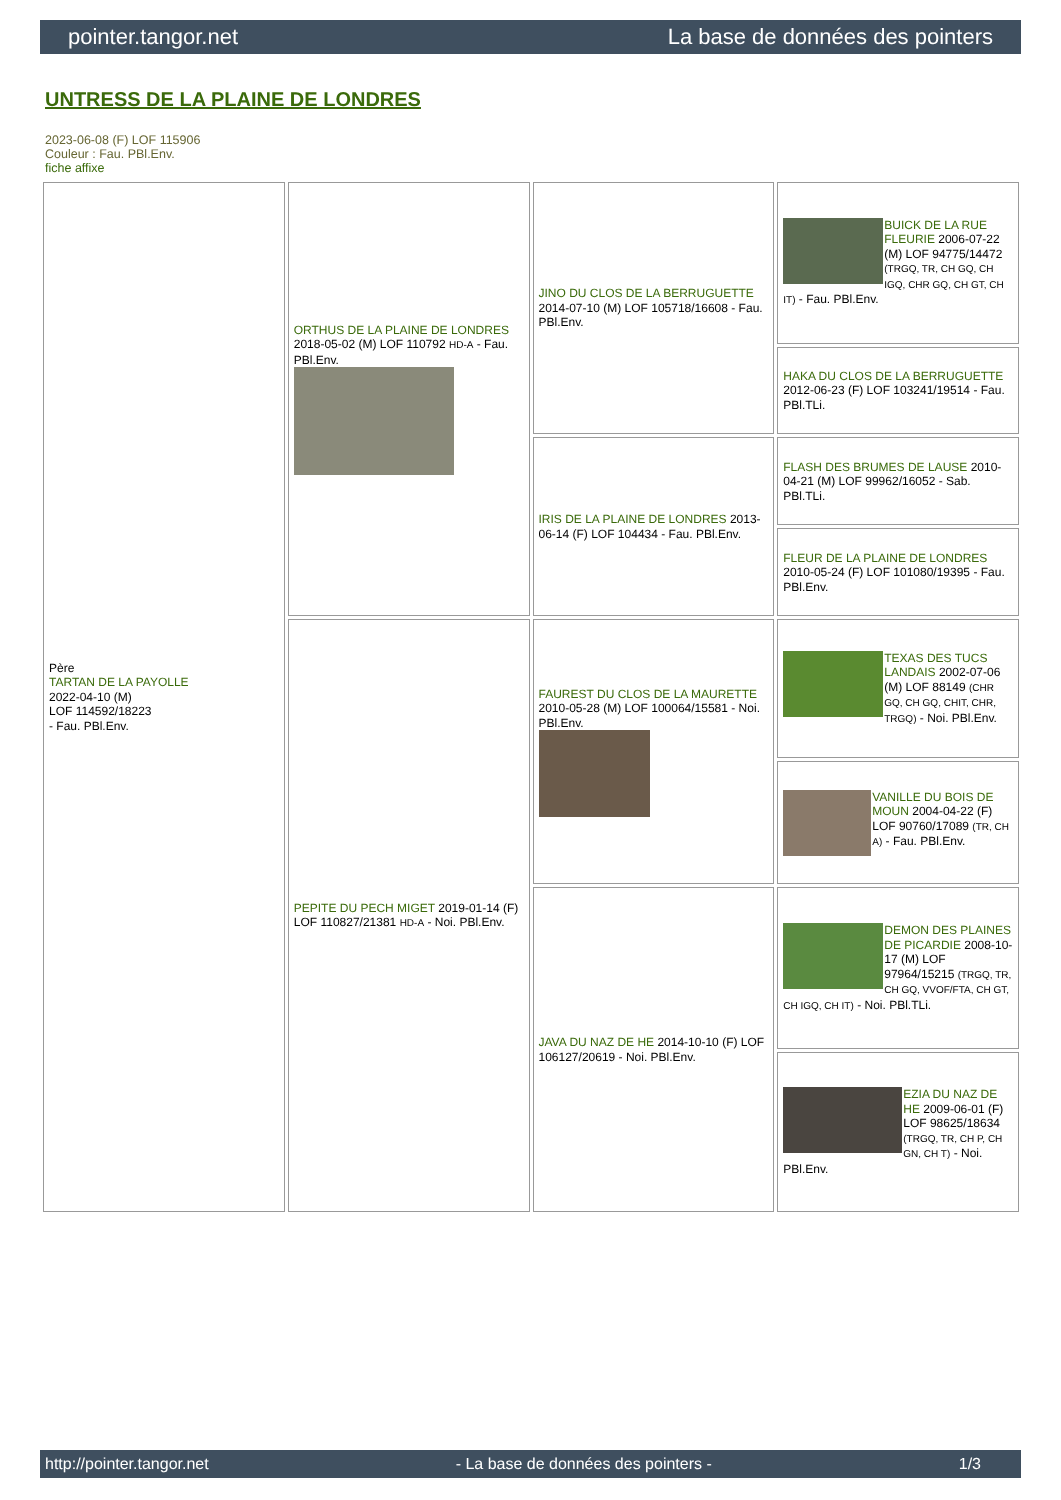pointer.tangor.net La base de données des pointers
UNTRESS DE LA PLAINE DE LONDRES
2023-06-08 (F) LOF 115906
Couleur : Fau. PBl.Env.
fiche affixe
| Père TARTAN DE LA PAYOLLE 2022-04-10 (M) LOF 114592/18223 - Fau. PBl.Env. | ORTHUS DE LA PLAINE DE LONDRES 2018-05-02 (M) LOF 110792 HD-A - Fau. PBl.Env. | JINO DU CLOS DE LA BERRUGUETTE 2014-07-10 (M) LOF 105718/16608 - Fau. PBl.Env. | BUICK DE LA RUE FLEURIE 2006-07-22 (M) LOF 94775/14472 (TRGQ, TR, CH GQ, CH IGQ, CHR GQ, CH GT, CH IT) - Fau. PBl.Env. |
| | | | HAKA DU CLOS DE LA BERRUGUETTE 2012-06-23 (F) LOF 103241/19514 - Fau. PBl.TLi. |
| | | IRIS DE LA PLAINE DE LONDRES 2013-06-14 (F) LOF 104434 - Fau. PBl.Env. | FLASH DES BRUMES DE LAUSE 2010-04-21 (M) LOF 99962/16052 - Sab. PBl.TLi. |
| | | | FLEUR DE LA PLAINE DE LONDRES 2010-05-24 (F) LOF 101080/19395 - Fau. PBl.Env. |
| | PEPITE DU PECH MIGET 2019-01-14 (F) LOF 110827/21381 HD-A - Noi. PBl.Env. | FAUREST DU CLOS DE LA MAURETTE 2010-05-28 (M) LOF 100064/15581 - Noi. PBl.Env. | TEXAS DES TUCS LANDAIS 2002-07-06 (M) LOF 88149 (CHR GQ, CH GQ, CHIT, CHR, TRGQ) - Noi. PBl.Env. |
| | | | VANILLE DU BOIS DE MOUN 2004-04-22 (F) LOF 90760/17089 (TR, CH A) - Fau. PBl.Env. |
| | | JAVA DU NAZ DE HE 2014-10-10 (F) LOF 106127/20619 - Noi. PBl.Env. | DEMON DES PLAINES DE PICARDIE 2008-10-17 (M) LOF 97964/15215 (TRGQ, TR, CH GQ, VVOF/FTA, CH GT, CH IGQ, CH IT) - Noi. PBl.TLi. |
| | | | EZIA DU NAZ DE HE 2009-06-01 (F) LOF 98625/18634 (TRGQ, TR, CH P, CH GN, CH T) - Noi. PBl.Env. |
http://pointer.tangor.net - La base de données des pointers - 1/3